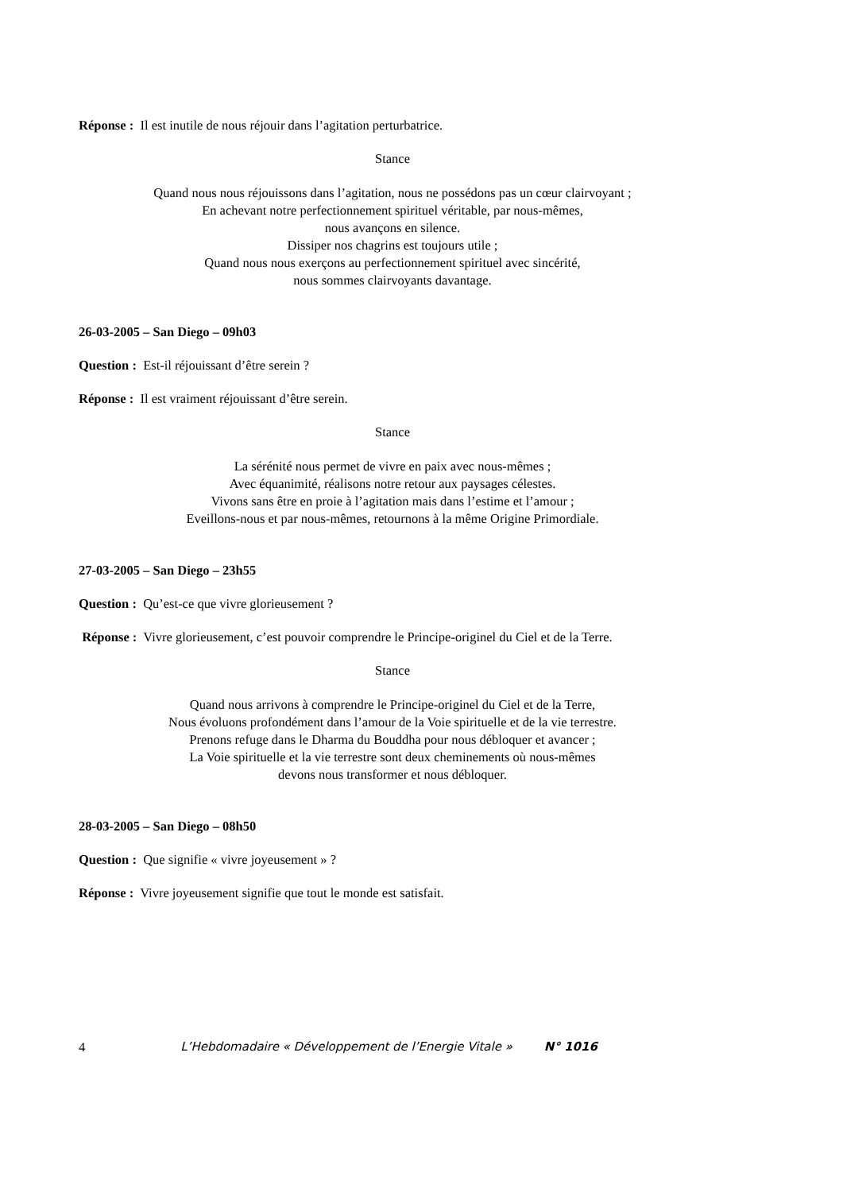Réponse : Il est inutile de nous réjouir dans l’agitation perturbatrice.
Stance
Quand nous nous réjouissons dans l’agitation, nous ne possédons pas un cœur clairvoyant ;
En achevant notre perfectionnement spirituel véritable, par nous-mêmes,
nous avançons en silence.
Dissiper nos chagrins est toujours utile ;
Quand nous nous exerçons au perfectionnement spirituel avec sincérité,
nous sommes clairvoyants davantage.
26-03-2005 – San Diego – 09h03
Question : Est-il réjouissant d’être serein ?
Réponse : Il est vraiment réjouissant d’être serein.
Stance
La sérénité nous permet de vivre en paix avec nous-mêmes ;
Avec équanimité, réalisons notre retour aux paysages célestes.
Vivons sans être en proie à l’agitation mais dans l’estime et l’amour ;
Eveillons-nous et par nous-mêmes, retournons à la même Origine Primordiale.
27-03-2005 – San Diego – 23h55
Question : Qu’est-ce que vivre glorieusement ?
Réponse : Vivre glorieusement, c’est pouvoir comprendre le Principe-originel du Ciel et de la Terre.
Stance
Quand nous arrivons à comprendre le Principe-originel du Ciel et de la Terre,
Nous évoluons profondément dans l’amour de la Voie spirituelle et de la vie terrestre.
Prenons refuge dans le Dharma du Bouddha pour nous débloquer et avancer ;
La Voie spirituelle et la vie terrestre sont deux cheminements où nous-mêmes
devons nous transformer et nous débloquer.
28-03-2005 – San Diego – 08h50
Question : Que signifie « vivre joyeusement » ?
Réponse : Vivre joyeusement signifie que tout le monde est satisfait.
4 L’Hebdomadaire « Développement de l’Energie Vitale » N° 1016